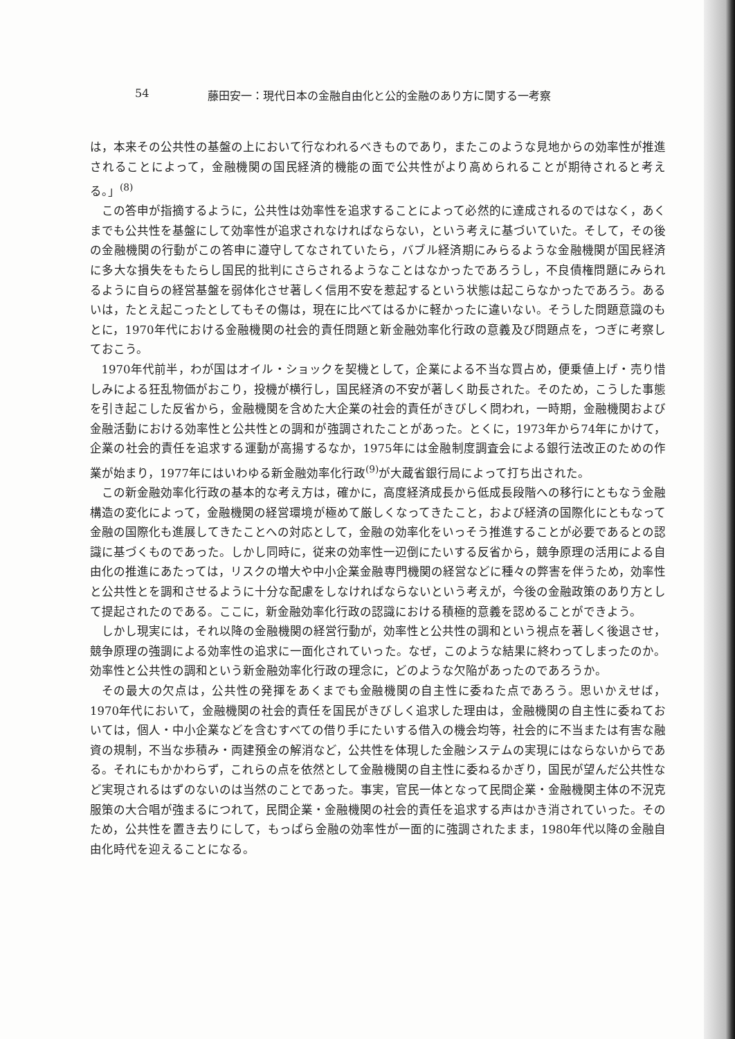54 藤田安一：現代日本の金融自由化と公的金融のあり方に関する一考察
は，本来その公共性の基盤の上において行なわれるべきものであり，またこのような見地からの効率性が推進されることによって，金融機関の国民経済的機能の面で公共性がより高められることが期待されると考える。」<sup>(8)</sup>
この答申が指摘するように，公共性は効率性を追求することによって必然的に達成されるのではなく，あくまでも公共性を基盤にして効率性が追求されなければならない，という考えに基づいていた。そして，その後の金融機関の行動がこの答申に遵守してなされていたら，バブル経済期にみらるような金融機関が国民経済に多大な損失をもたらし国民的批判にさらされるようなことはなかったであろうし，不良債権問題にみられるように自らの経営基盤を弱体化させ著しく信用不安を惹起するという状態は起こらなかったであろう。あるいは，たとえ起こったとしてもその傷は，現在に比べてはるかに軽かったに違いない。そうした問題意識のもとに，1970年代における金融機関の社会的責任問題と新金融効率化行政の意義及び問題点を，つぎに考察しておこう。
1970年代前半，わが国はオイル・ショックを契機として，企業による不当な買占め，便乗値上げ・売り惜しみによる狂乱物価がおこり，投機が横行し，国民経済の不安が著しく助長された。そのため，こうした事態を引き起こした反省から，金融機関を含めた大企業の社会的責任がきびしく問われ，一時期，金融機関および金融活動における効率性と公共性との調和が強調されたことがあった。とくに，1973年から74年にかけて，企業の社会的責任を追求する運動が高揚するなか，1975年には金融制度調査会による銀行法改正のための作業が始まり，1977年にはいわゆる新金融効率化行政<sup>(9)</sup>が大蔵省銀行局によって打ち出された。
この新金融効率化行政の基本的な考え方は，確かに，高度経済成長から低成長段階への移行にともなう金融構造の変化によって，金融機関の経営環境が極めて厳しくなってきたこと，および経済の国際化にともなって金融の国際化も進展してきたことへの対応として，金融の効率化をいっそう推進することが必要であるとの認識に基づくものであった。しかし同時に，従来の効率性一辺倒にたいする反省から，競争原理の活用による自由化の推進にあたっては，リスクの増大や中小企業金融専門機関の経営などに種々の弊害を伴うため，効率性と公共性とを調和させるように十分な配慮をしなければならないという考えが，今後の金融政策のあり方として提起されたのである。ここに，新金融効率化行政の認識における積極的意義を認めることができよう。
しかし現実には，それ以降の金融機関の経営行動が，効率性と公共性の調和という視点を著しく後退させ，競争原理の強調による効率性の追求に一面化されていった。なぜ，このような結果に終わってしまったのか。効率性と公共性の調和という新金融効率化行政の理念に，どのような欠陥があったのであろうか。
その最大の欠点は，公共性の発揮をあくまでも金融機関の自主性に委ねた点であろう。思いかえせば，1970年代において，金融機関の社会的責任を国民がきびしく追求した理由は，金融機関の自主性に委ねておいては，個人・中小企業などを含むすべての借り手にたいする借入の機会均等，社会的に不当または有害な融資の規制，不当な歩積み・両建預金の解消など，公共性を体現した金融システムの実現にはならないからである。それにもかかわらず，これらの点を依然として金融機関の自主性に委ねるかぎり，国民が望んだ公共性など実現されるはずのないのは当然のことであった。事実，官民一体となって民間企業・金融機関主体の不況克服策の大合唱が強まるにつれて，民間企業・金融機関の社会的責任を追求する声はかき消されていった。そのため，公共性を置き去りにして，もっぱら金融の効率性が一面的に強調されたまま，1980年代以降の金融自由化時代を迎えることになる。